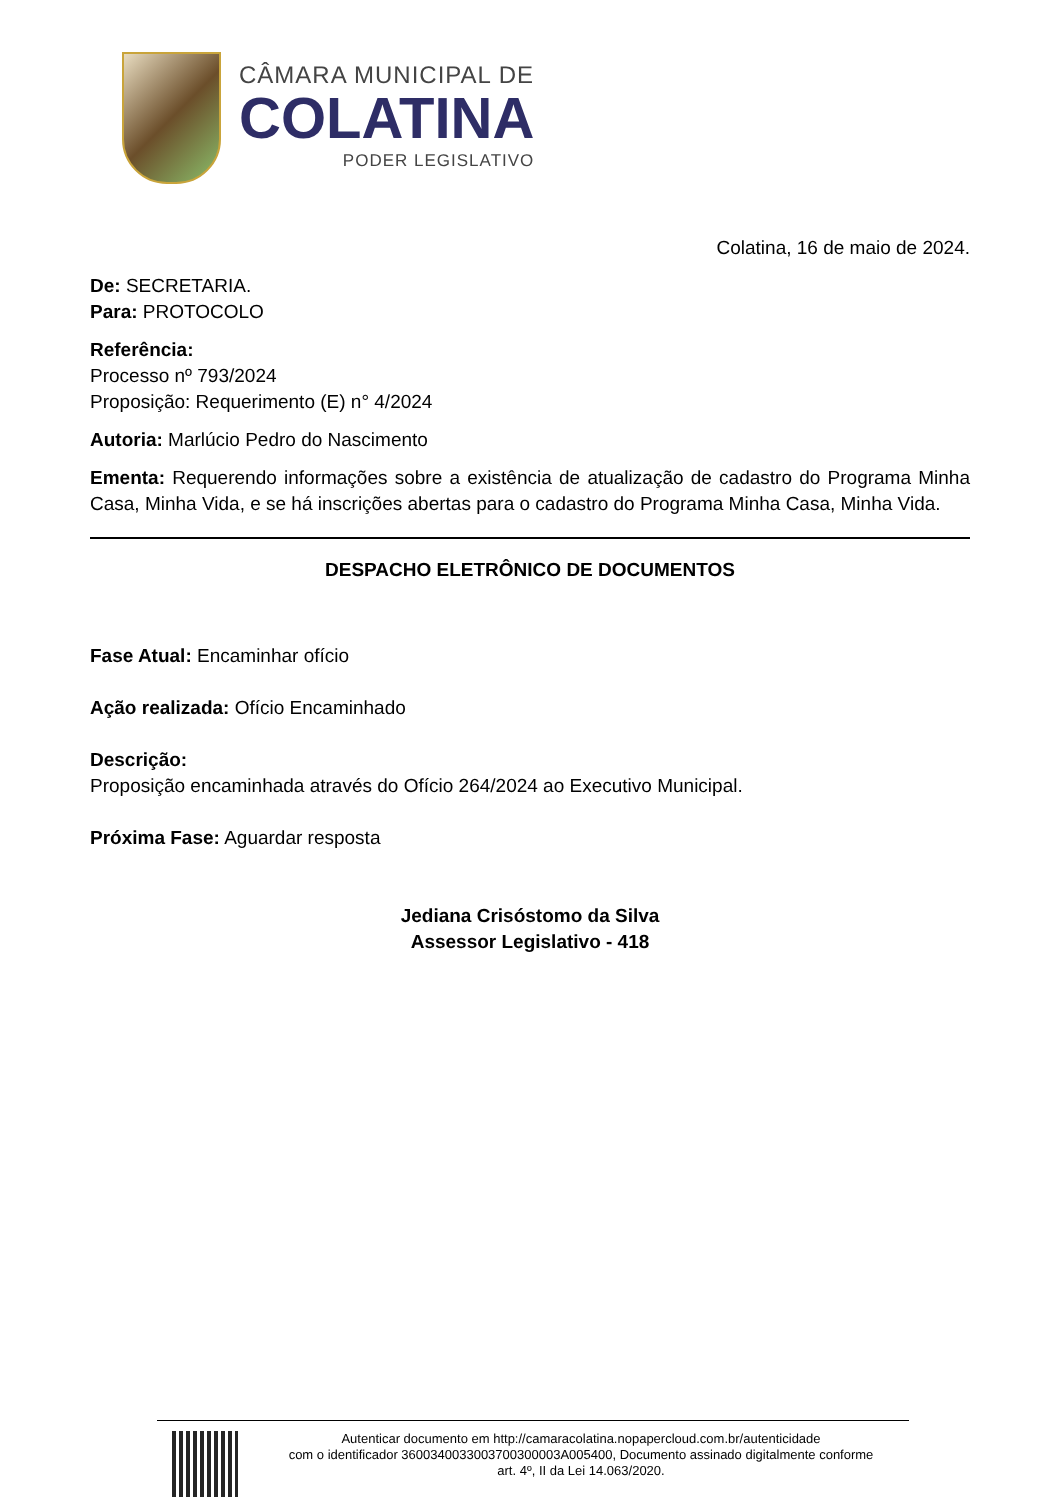CÂMARA MUNICIPAL DE
COLATINA
PODER LEGISLATIVO
Colatina, 16 de maio de 2024.
De: SECRETARIA.
Para: PROTOCOLO
Referência:
Processo nº 793/2024
Proposição: Requerimento (E) n° 4/2024
Autoria: Marlúcio Pedro do Nascimento
Ementa: Requerendo informações sobre a existência de atualização de cadastro do Programa Minha Casa, Minha Vida, e se há inscrições abertas para o cadastro do Programa Minha Casa, Minha Vida.
DESPACHO ELETRÔNICO DE DOCUMENTOS
Fase Atual: Encaminhar ofício
Ação realizada: Ofício Encaminhado
Descrição:
Proposição encaminhada através do Ofício 264/2024 ao Executivo Municipal.
Próxima Fase: Aguardar resposta
Jediana Crisóstomo da Silva
Assessor Legislativo - 418
Autenticar documento em http://camaracolatina.nopapercloud.com.br/autenticidade
com o identificador 3600340033003700300003A005400, Documento assinado digitalmente conforme
art. 4º, II da Lei 14.063/2020.